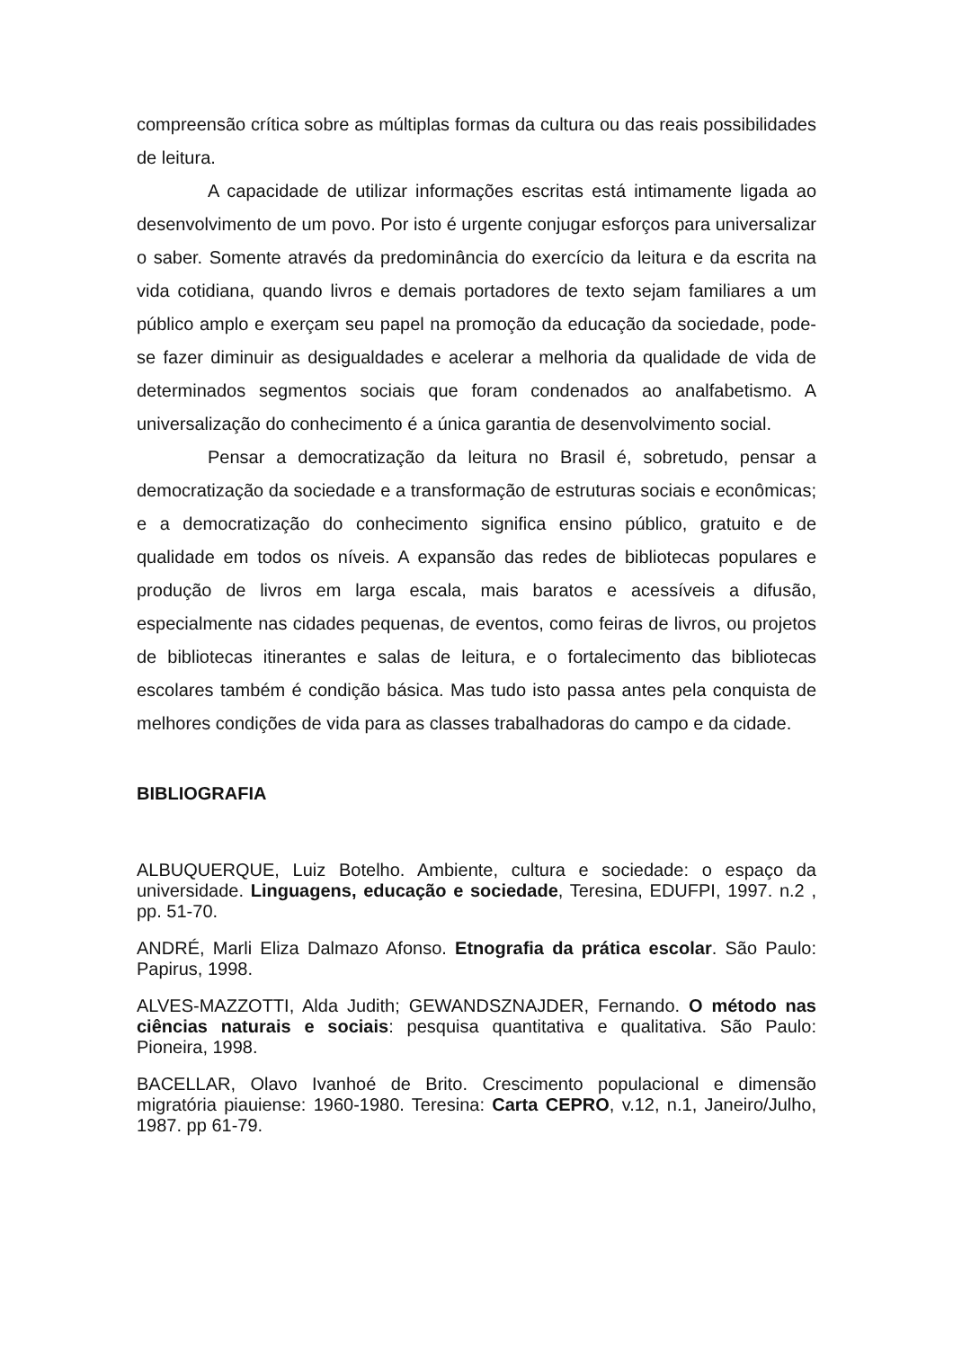compreensão crítica sobre as múltiplas formas da cultura ou das reais possibilidades de leitura.
A capacidade de utilizar informações escritas está intimamente ligada ao desenvolvimento de um povo. Por isto é urgente conjugar esforços para universalizar o saber. Somente através da predominância do exercício da leitura e da escrita na vida cotidiana, quando livros e demais portadores de texto sejam familiares a um público amplo e exerçam seu papel na promoção da educação da sociedade, pode-se fazer diminuir as desigualdades e acelerar a melhoria da qualidade de vida de determinados segmentos sociais que foram condenados ao analfabetismo. A universalização do conhecimento é a única garantia de desenvolvimento social.
Pensar a democratização da leitura no Brasil é, sobretudo, pensar a democratização da sociedade e a transformação de estruturas sociais e econômicas; e a democratização do conhecimento significa ensino público, gratuito e de qualidade em todos os níveis. A expansão das redes de bibliotecas populares e produção de livros em larga escala, mais baratos e acessíveis a difusão, especialmente nas cidades pequenas, de eventos, como feiras de livros, ou projetos de bibliotecas itinerantes e salas de leitura, e o fortalecimento das bibliotecas escolares também é condição básica. Mas tudo isto passa antes pela conquista de melhores condições de vida para as classes trabalhadoras do campo e da cidade.
BIBLIOGRAFIA
ALBUQUERQUE, Luiz Botelho. Ambiente, cultura e sociedade: o espaço da universidade. Linguagens, educação e sociedade, Teresina, EDUFPI, 1997. n.2 , pp. 51-70.
ANDRÉ, Marli Eliza Dalmazo Afonso. Etnografia da prática escolar. São Paulo: Papirus, 1998.
ALVES-MAZZOTTI, Alda Judith; GEWANDSZNAJDER, Fernando. O método nas ciências naturais e sociais: pesquisa quantitativa e qualitativa. São Paulo: Pioneira, 1998.
BACELLAR, Olavo Ivanhoé de Brito. Crescimento populacional e dimensão migratória piauiense: 1960-1980. Teresina: Carta CEPRO, v.12, n.1, Janeiro/Julho, 1987. pp 61-79.